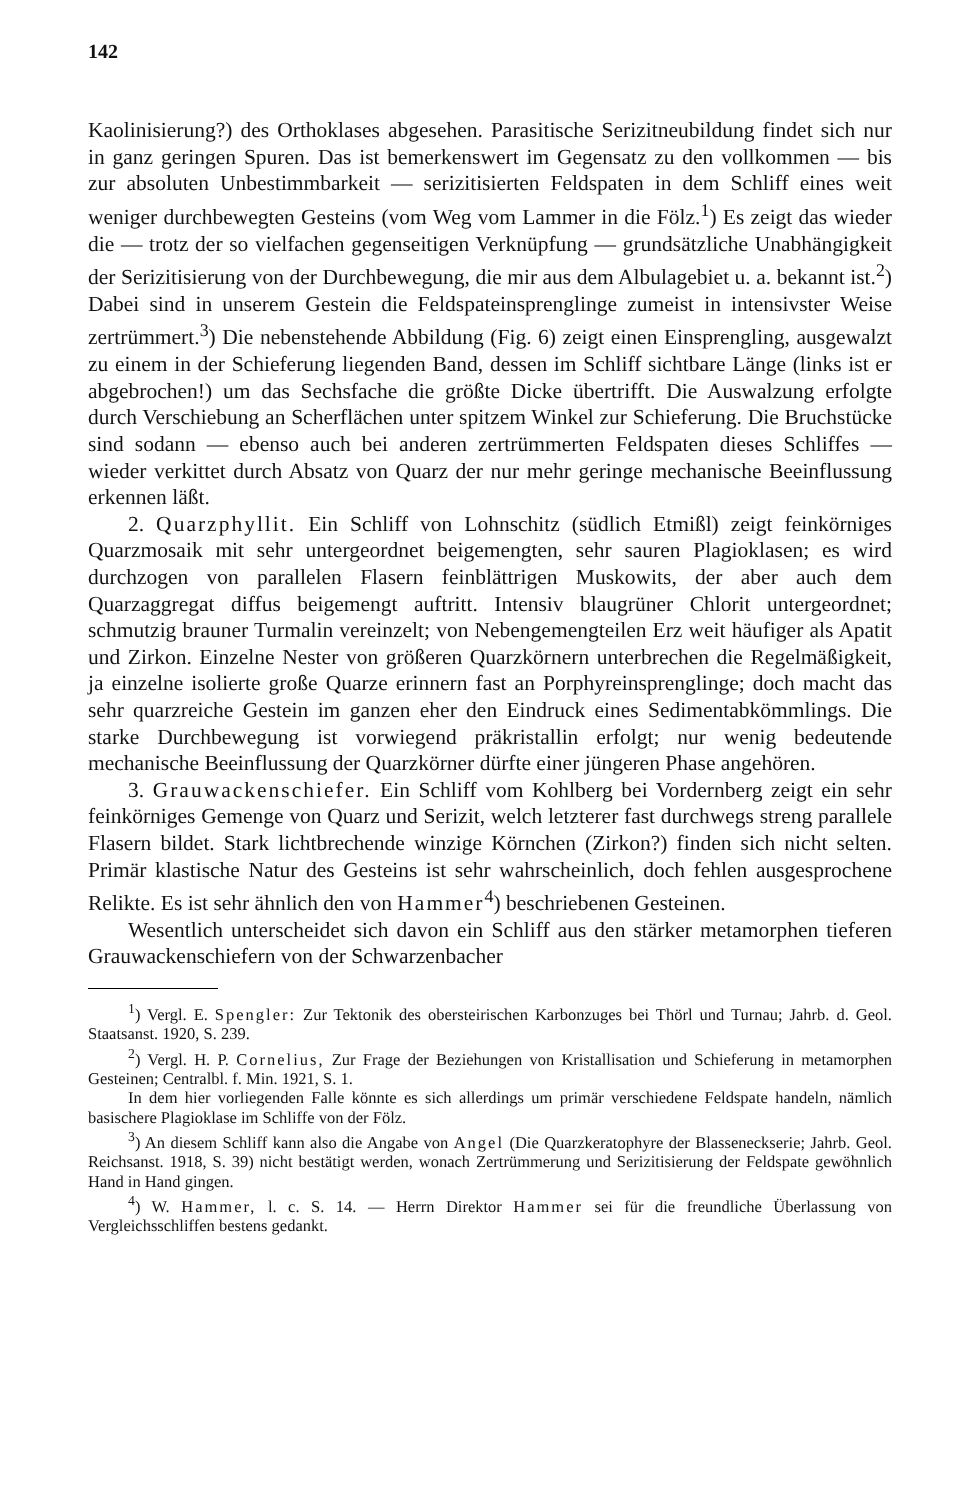142
Kaolinisierung?) des Orthoklases abgesehen. Parasitische Serizitneubildung findet sich nur in ganz geringen Spuren. Das ist bemerkenswert im Gegensatz zu den vollkommen — bis zur absoluten Unbestimmbarkeit — serizitisierten Feldspaten in dem Schliff eines weit weniger durchbewegten Gesteins (vom Weg vom Lammer in die Fölz.<sup>1</sup>) Es zeigt das wieder die — trotz der so vielfachen gegenseitigen Verknüpfung — grundsätzliche Unabhängigkeit der Serizitisierung von der Durchbewegung, die mir aus dem Albulagebiet u. a. bekannt ist.<sup>2</sup>) Dabei sind in unserem Gestein die Feldspateinsprenglinge zumeist in intensivster Weise zertrümmert.<sup>3</sup>) Die nebenstehende Abbildung (Fig. 6) zeigt einen Einsprengling, ausgewalzt zu einem in der Schieferung liegenden Band, dessen im Schliff sichtbare Länge (links ist er abgebrochen!) um das Sechsfache die größte Dicke übertrifft. Die Auswalzung erfolgte durch Verschiebung an Scherflächen unter spitzem Winkel zur Schieferung. Die Bruchstücke sind sodann — ebenso auch bei anderen zertrümmerten Feldspaten dieses Schliffes — wieder verkittet durch Absatz von Quarz der nur mehr geringe mechanische Beeinflussung erkennen läßt.
2. Quarzphyllit. Ein Schliff von Lohnschitz (südlich Etmißl) zeigt feinkörniges Quarzmosaik mit sehr untergeordnet beigemengten, sehr sauren Plagioklasen; es wird durchzogen von parallelen Flasern feinblättrigen Muskowits, der aber auch dem Quarzaggregat diffus beigemengt auftritt. Intensiv blaugrüner Chlorit untergeordnet; schmutzig brauner Turmalin vereinzelt; von Nebengemengteilen Erz weit häufiger als Apatit und Zirkon. Einzelne Nester von größeren Quarzkörnern unterbrechen die Regelmäßigkeit, ja einzelne isolierte große Quarze erinnern fast an Porphyreinsprenglinge; doch macht das sehr quarzreiche Gestein im ganzen eher den Eindruck eines Sedimentabkömmlings. Die starke Durchbewegung ist vorwiegend präkristallin erfolgt; nur wenig bedeutende mechanische Beeinflussung der Quarzkörner dürfte einer jüngeren Phase angehören.
3. Grauwackenschiefer. Ein Schliff vom Kohlberg bei Vordernberg zeigt ein sehr feinkörniges Gemenge von Quarz und Serizit, welch letzterer fast durchwegs streng parallele Flasern bildet. Stark lichtbrechende winzige Körnchen (Zirkon?) finden sich nicht selten. Primär klastische Natur des Gesteins ist sehr wahrscheinlich, doch fehlen ausgesprochene Relikte. Es ist sehr ähnlich den von Hammer<sup>4</sup>) beschriebenen Gesteinen.
Wesentlich unterscheidet sich davon ein Schliff aus den stärker metamorphen tieferen Grauwackenschiefern von der Schwarzenbacher
<sup>1</sup>) Vergl. E. Spengler: Zur Tektonik des obersteirischen Karbonzuges bei Thörl und Turnau; Jahrb. d. Geol. Staatsanst. 1920, S. 239.
<sup>2</sup>) Vergl. H. P. Cornelius, Zur Frage der Beziehungen von Kristallisation und Schieferung in metamorphen Gesteinen; Centralbl. f. Min. 1921, S. 1.
In dem hier vorliegenden Falle könnte es sich allerdings um primär verschiedene Feldspate handeln, nämlich basischere Plagioklase im Schliffe von der Fölz.
<sup>3</sup>) An diesem Schliff kann also die Angabe von Angel (Die Quarzkeratophyre der Blasseneckserie; Jahrb. Geol. Reichsanst. 1918, S. 39) nicht bestätigt werden, wonach Zertrümmerung und Serizitisierung der Feldspate gewöhnlich Hand in Hand gingen.
<sup>4</sup>) W. Hammer, l. c. S. 14. — Herrn Direktor Hammer sei für die freundliche Überlassung von Vergleichsschliffen bestens gedankt.